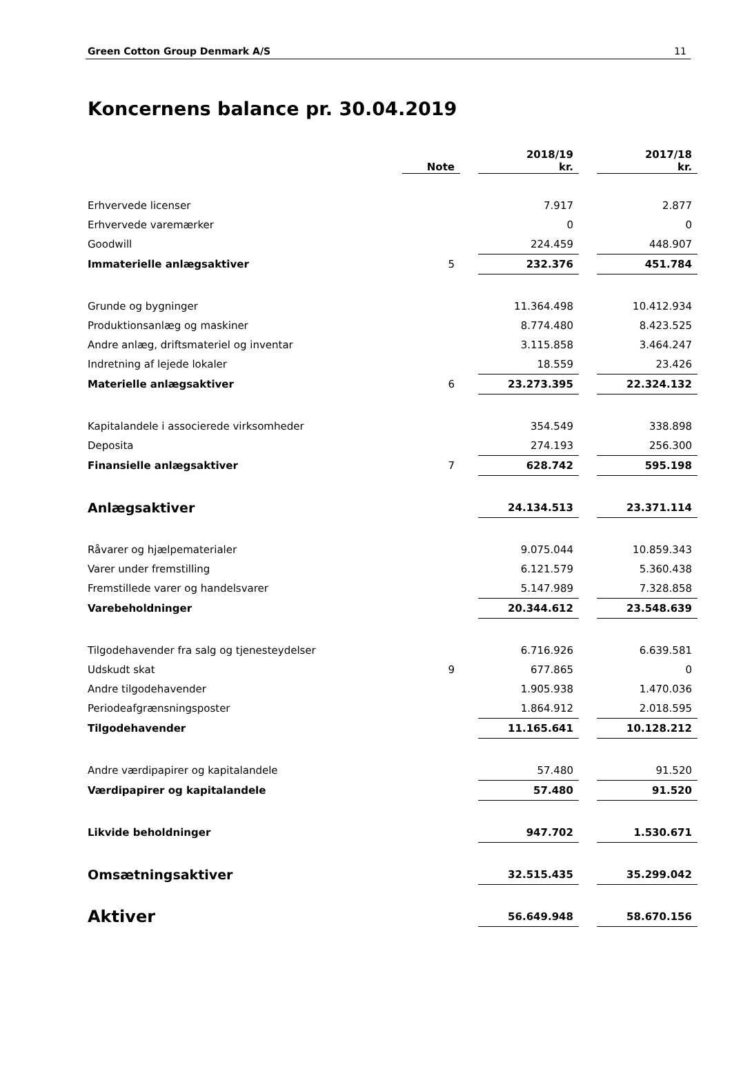Green Cotton Group Denmark A/S 11
Koncernens balance pr. 30.04.2019
| | Note | | 2018/19 kr. | | 2017/18 kr. |
| Erhvervede licenser | | | 7.917 | | 2.877 |
| Erhvervede varemærker | | | 0 | | 0 |
| Goodwill | | | 224.459 | | 448.907 |
| Immaterielle anlægsaktiver | 5 | | 232.376 | | 451.784 |
| Grunde og bygninger | | | 11.364.498 | | 10.412.934 |
| Produktionsanlæg og maskiner | | | 8.774.480 | | 8.423.525 |
| Andre anlæg, driftsmateriel og inventar | | | 3.115.858 | | 3.464.247 |
| Indretning af lejede lokaler | | | 18.559 | | 23.426 |
| Materielle anlægsaktiver | 6 | | 23.273.395 | | 22.324.132 |
| Kapitalandele i associerede virksomheder | | | 354.549 | | 338.898 |
| Deposita | | | 274.193 | | 256.300 |
| Finansielle anlægsaktiver | 7 | | 628.742 | | 595.198 |
| Anlægsaktiver | | | 24.134.513 | | 23.371.114 |
| Råvarer og hjælpematerialer | | | 9.075.044 | | 10.859.343 |
| Varer under fremstilling | | | 6.121.579 | | 5.360.438 |
| Fremstillede varer og handelsvarer | | | 5.147.989 | | 7.328.858 |
| Varebeholdninger | | | 20.344.612 | | 23.548.639 |
| Tilgodehavender fra salg og tjenesteydelser | | | 6.716.926 | | 6.639.581 |
| Udskudt skat | 9 | | 677.865 | | 0 |
| Andre tilgodehavender | | | 1.905.938 | | 1.470.036 |
| Periodeafgrænsningsposter | | | 1.864.912 | | 2.018.595 |
| Tilgodehavender | | | 11.165.641 | | 10.128.212 |
| Andre værdipapirer og kapitalandele | | | 57.480 | | 91.520 |
| Værdipapirer og kapitalandele | | | 57.480 | | 91.520 |
| Likvide beholdninger | | | 947.702 | | 1.530.671 |
| Omsætningsaktiver | | | 32.515.435 | | 35.299.042 |
| Aktiver | | | 56.649.948 | | 58.670.156 |